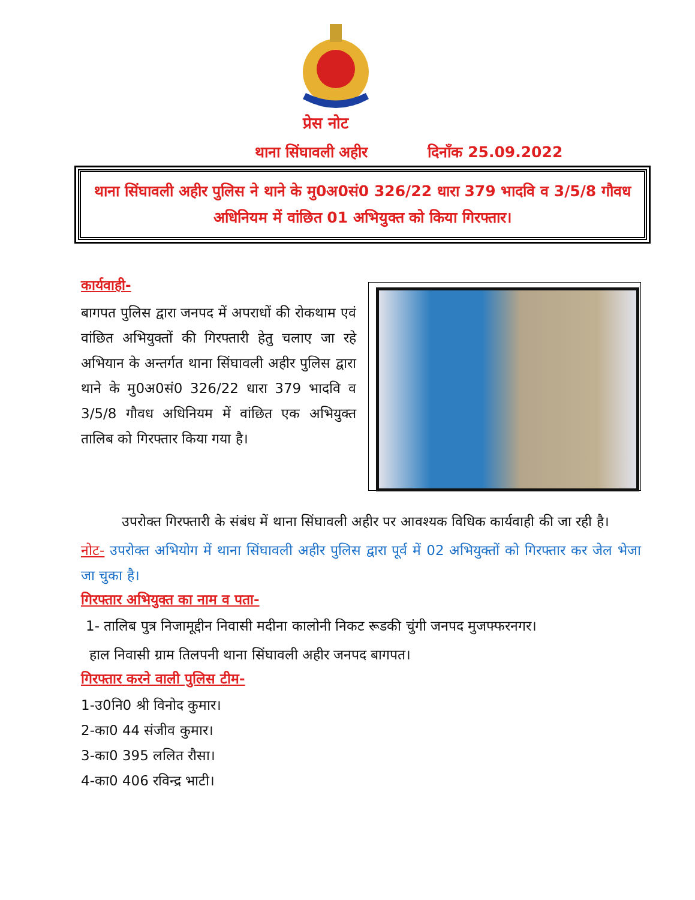प्रेस नोट
थाना सिंघावली अहीर दिनाँक 25.09.2022
थाना सिंघावली अहीर पुलिस ने थाने के मु0अ0सं0 326/22 धारा 379 भादवि व 3/5/8 गौवध अधिनियम में वांछित 01 अभियुक्त को किया गिरफ्तार।
कार्यवाही-
बागपत पुलिस द्वारा जनपद में अपराधों की रोकथाम एवं वांछित अभियुक्तों की गिरफ्तारी हेतु चलाए जा रहे अभियान के अन्तर्गत थाना सिंघावली अहीर पुलिस द्वारा थाने के मु0अ0सं0 326/22 धारा 379 भादवि व 3/5/8 गौवध अधिनियम में वांछित एक अभियुक्त तालिब को गिरफ्तार किया गया है।
उपरोक्त गिरफ्तारी के संबंध में थाना सिंघावली अहीर पर आवश्यक विधिक कार्यवाही की जा रही है।
नोट- उपरोक्त अभियोग में थाना सिंघावली अहीर पुलिस द्वारा पूर्व में 02 अभियुक्तों को गिरफ्तार कर जेल भेजा जा चुका है।
गिरफ्तार अभियुक्त का नाम व पता-
1- तालिब पुत्र निजामूद्दीन निवासी मदीना कालोनी निकट रूडकी चुंगी जनपद मुजफ्फरनगर।
हाल निवासी ग्राम तिलपनी थाना सिंघावली अहीर जनपद बागपत।
गिरफ्तार करने वाली पुलिस टीम-
1-उ0नि0 श्री विनोद कुमार।
2-का0 44 संजीव कुमार।
3-का0 395 ललित रौसा।
4-का0 406 रविन्द्र भाटी।